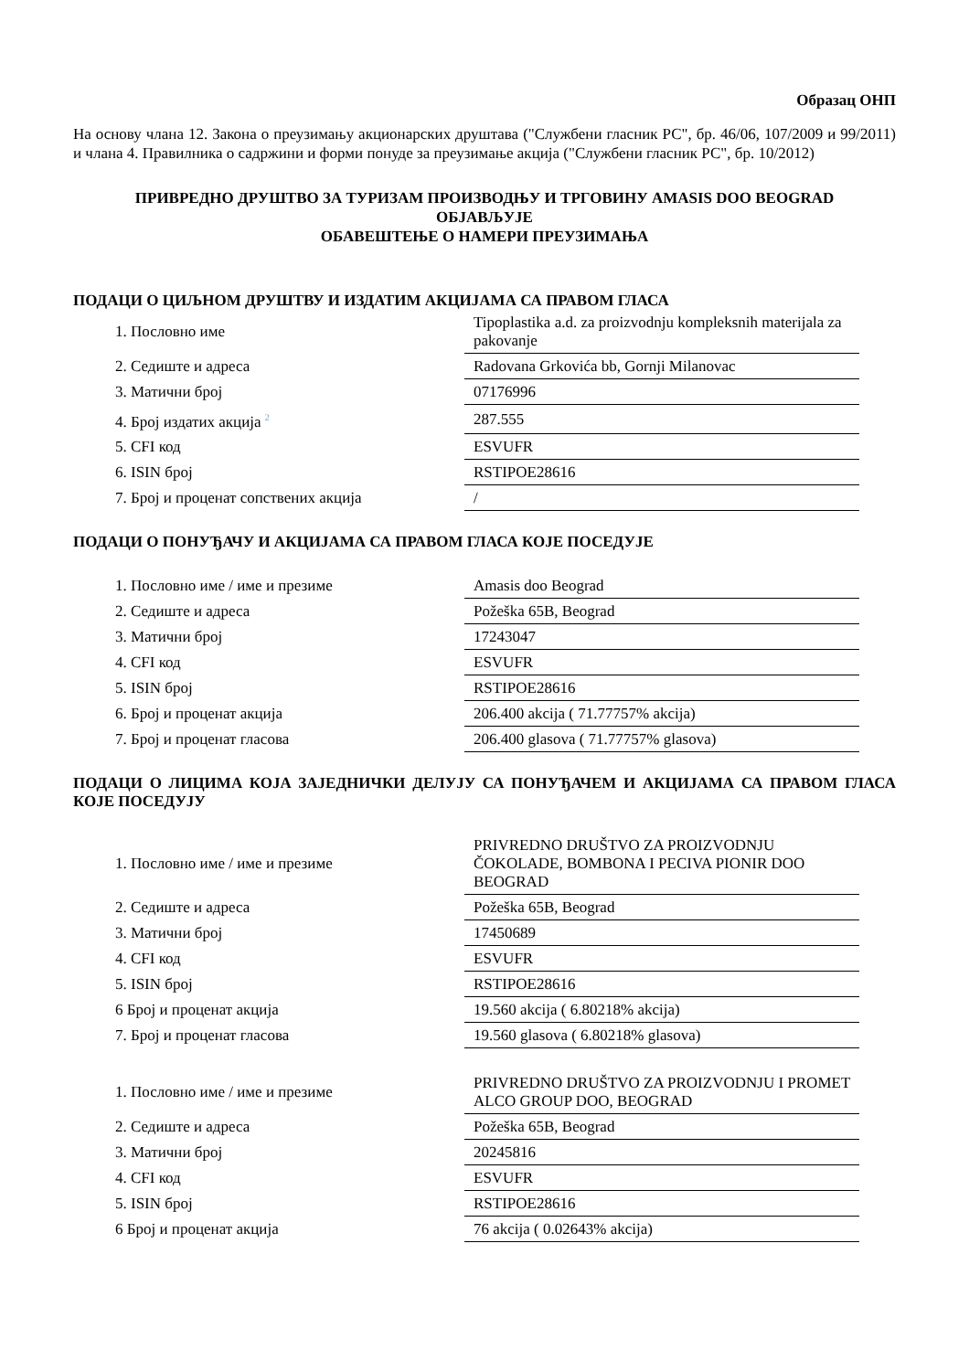Образац ОНП
На основу члана 12. Закона о преузимању акционарских друштава ("Службени гласник РС", бр. 46/06, 107/2009 и 99/2011) и члана 4. Правилника о садржини и форми понуде за преузимање акција ("Службени гласник РС", бр. 10/2012)
ПРИВРЕДНО ДРУШТВО ЗА ТУРИЗАМ ПРОИЗВОДЊУ И ТРГОВИНУ AMASIS DOO BEOGRAD
ОБЈАВЉУЈЕ
ОБАВЕШТЕЊЕ О НАМЕРИ ПРЕУЗИМАЊА
ПОДАЦИ О ЦИЉНОМ ДРУШТВУ И ИЗДАТИМ АКЦИЈАМА СА ПРАВОМ ГЛАСА
| 1. Пословно име | Tipoplastika a.d. za proizvodnju kompleksnih materijala za pakovanje |
| 2. Седиште и адреса | Radovana Grkovića bb, Gornji Milanovac |
| 3. Матични број | 07176996 |
| 4. Број издатих акција <sup>2</sup> | 287.555 |
| 5. CFI код | ESVUFR |
| 6. ISIN број | RSTIPOE28616 |
| 7. Број и проценат сопствених акција | / |
ПОДАЦИ О ПОНУЂАЧУ И АКЦИЈАМА СА ПРАВОМ ГЛАСА КОЈЕ ПОСЕДУЈЕ
| 1. Пословно име / име и презиме | Amasis doo Beograd |
| 2. Седиште и адреса | Požeška 65B, Beograd |
| 3. Матични број | 17243047 |
| 4. CFI код | ESVUFR |
| 5. ISIN број | RSTIPOE28616 |
| 6. Број и проценат акција | 206.400 akcija ( 71.77757% akcija) |
| 7. Број и проценат гласова | 206.400 glasova ( 71.77757% glasova) |
ПОДАЦИ О ЛИЦИМА КОЈА ЗАЈЕДНИЧКИ ДЕЛУЈУ СА ПОНУЂАЧЕМ И АКЦИЈАМА СА ПРАВОМ ГЛАСА КОЈЕ ПОСЕДУЈУ
| 1. Пословно име / име и презиме | PRIVREDNO DRUŠTVO ZA PROIZVODNJU ČOKOLADE, BOMBONA I PECIVA PIONIR DOO BEOGRAD |
| 2. Седиште и адреса | Požeška 65B, Beograd |
| 3. Матични број | 17450689 |
| 4. CFI код | ESVUFR |
| 5. ISIN број | RSTIPOE28616 |
| 6 Број и проценат акција | 19.560 akcija ( 6.80218% akcija) |
| 7. Број и проценат гласова | 19.560 glasova ( 6.80218% glasova) |
| 1. Пословно име / име и презиме | PRIVREDNO DRUŠTVO ZA PROIZVODNJU I PROMET ALCO GROUP DOO, BEOGRAD |
| 2. Седиште и адреса | Požeška 65B, Beograd |
| 3. Матични број | 20245816 |
| 4. CFI код | ESVUFR |
| 5. ISIN број | RSTIPOE28616 |
| 6 Број и проценат акција | 76 akcija ( 0.02643% akcija) |